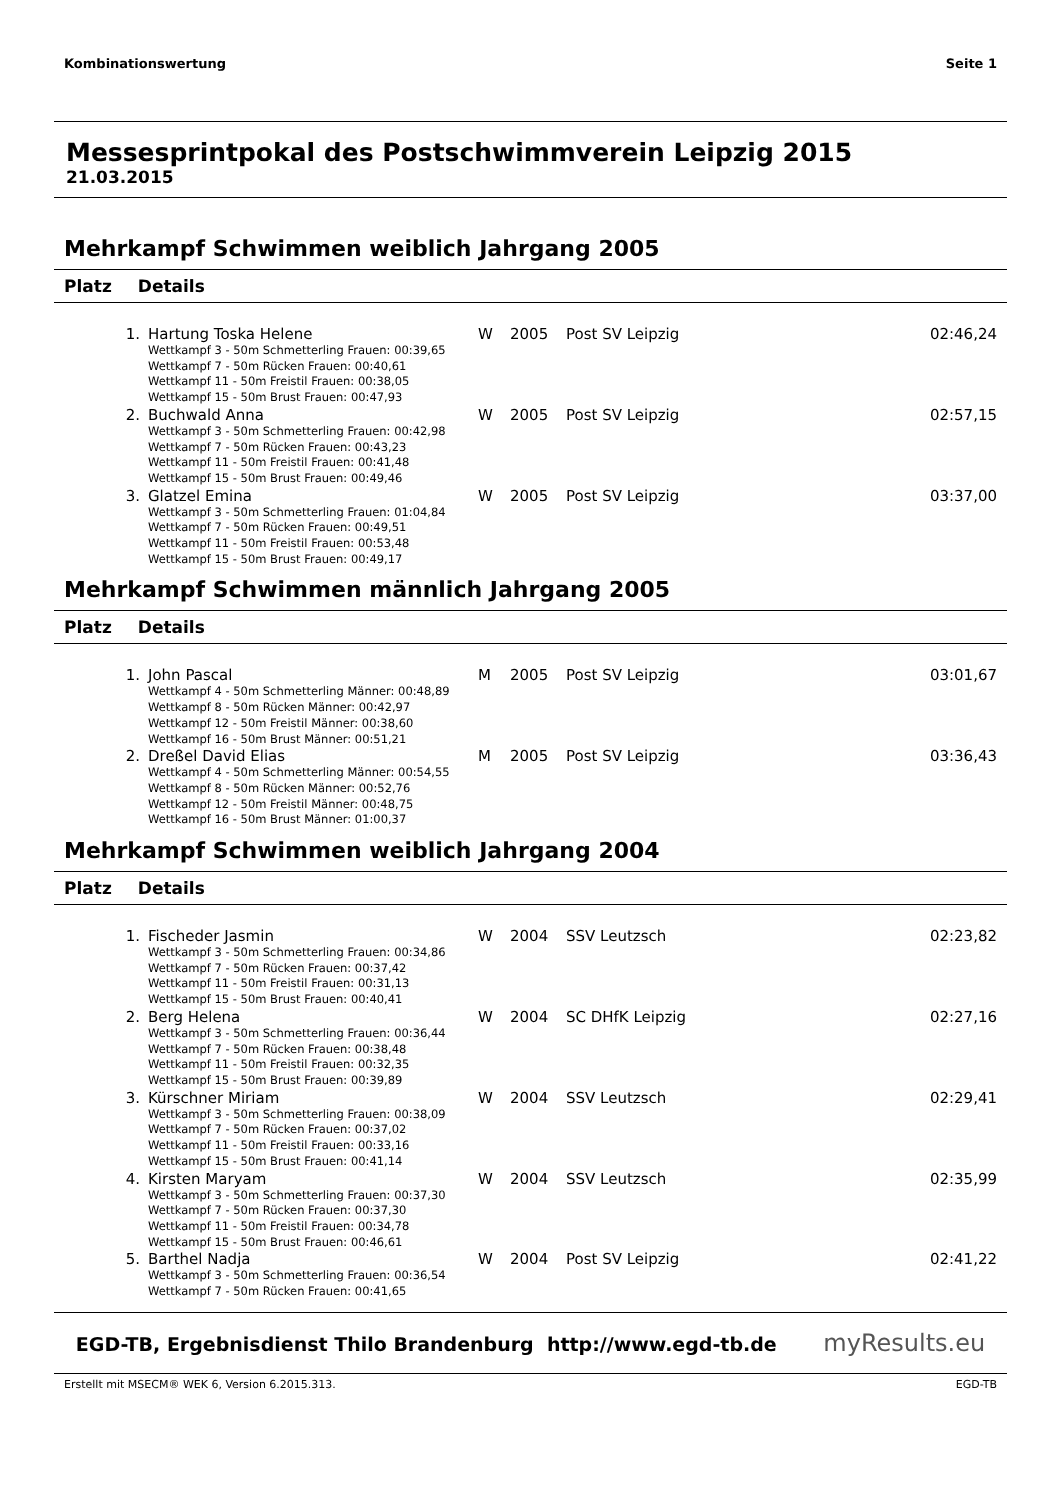Kombinationswertung Seite 1
Messesprintpokal des Postschwimmverein Leipzig 2015
21.03.2015
Mehrkampf Schwimmen weiblich Jahrgang 2005
Platz Details
| 1. | Hartung Toska Helene | W | 2005 | Post SV Leipzig | 02:46,24 |
| | Wettkampf 3 - 50m Schmetterling Frauen: 00:39,65 Wettkampf 7 - 50m Rücken Frauen: 00:40,61 Wettkampf 11 - 50m Freistil Frauen: 00:38,05 Wettkampf 15 - 50m Brust Frauen: 00:47,93 | | | | |
| 2. | Buchwald Anna | W | 2005 | Post SV Leipzig | 02:57,15 |
| | Wettkampf 3 - 50m Schmetterling Frauen: 00:42,98 Wettkampf 7 - 50m Rücken Frauen: 00:43,23 Wettkampf 11 - 50m Freistil Frauen: 00:41,48 Wettkampf 15 - 50m Brust Frauen: 00:49,46 | | | | |
| 3. | Glatzel Emina | W | 2005 | Post SV Leipzig | 03:37,00 |
| | Wettkampf 3 - 50m Schmetterling Frauen: 01:04,84 Wettkampf 7 - 50m Rücken Frauen: 00:49,51 Wettkampf 11 - 50m Freistil Frauen: 00:53,48 Wettkampf 15 - 50m Brust Frauen: 00:49,17 | | | | |
Mehrkampf Schwimmen männlich Jahrgang 2005
Platz Details
| 1. | John Pascal | M | 2005 | Post SV Leipzig | 03:01,67 |
| | Wettkampf 4 - 50m Schmetterling Männer: 00:48,89 Wettkampf 8 - 50m Rücken Männer: 00:42,97 Wettkampf 12 - 50m Freistil Männer: 00:38,60 Wettkampf 16 - 50m Brust Männer: 00:51,21 | | | | |
| 2. | Dreßel David Elias | M | 2005 | Post SV Leipzig | 03:36,43 |
| | Wettkampf 4 - 50m Schmetterling Männer: 00:54,55 Wettkampf 8 - 50m Rücken Männer: 00:52,76 Wettkampf 12 - 50m Freistil Männer: 00:48,75 Wettkampf 16 - 50m Brust Männer: 01:00,37 | | | | |
Mehrkampf Schwimmen weiblich Jahrgang 2004
Platz Details
| 1. | Fischeder Jasmin | W | 2004 | SSV Leutzsch | 02:23,82 |
| | Wettkampf 3 - 50m Schmetterling Frauen: 00:34,86 Wettkampf 7 - 50m Rücken Frauen: 00:37,42 Wettkampf 11 - 50m Freistil Frauen: 00:31,13 Wettkampf 15 - 50m Brust Frauen: 00:40,41 | | | | |
| 2. | Berg Helena | W | 2004 | SC DHfK Leipzig | 02:27,16 |
| | Wettkampf 3 - 50m Schmetterling Frauen: 00:36,44 Wettkampf 7 - 50m Rücken Frauen: 00:38,48 Wettkampf 11 - 50m Freistil Frauen: 00:32,35 Wettkampf 15 - 50m Brust Frauen: 00:39,89 | | | | |
| 3. | Kürschner Miriam | W | 2004 | SSV Leutzsch | 02:29,41 |
| | Wettkampf 3 - 50m Schmetterling Frauen: 00:38,09 Wettkampf 7 - 50m Rücken Frauen: 00:37,02 Wettkampf 11 - 50m Freistil Frauen: 00:33,16 Wettkampf 15 - 50m Brust Frauen: 00:41,14 | | | | |
| 4. | Kirsten Maryam | W | 2004 | SSV Leutzsch | 02:35,99 |
| | Wettkampf 3 - 50m Schmetterling Frauen: 00:37,30 Wettkampf 7 - 50m Rücken Frauen: 00:37,30 Wettkampf 11 - 50m Freistil Frauen: 00:34,78 Wettkampf 15 - 50m Brust Frauen: 00:46,61 | | | | |
| 5. | Barthel Nadja | W | 2004 | Post SV Leipzig | 02:41,22 |
| | Wettkampf 3 - 50m Schmetterling Frauen: 00:36,54 Wettkampf 7 - 50m Rücken Frauen: 00:41,65 | | | | |
EGD-TB, Ergebnisdienst Thilo Brandenburg http://www.egd-tb.de myResults.eu
Erstellt mit MSECM® WEK 6, Version 6.2015.313. EGD-TB